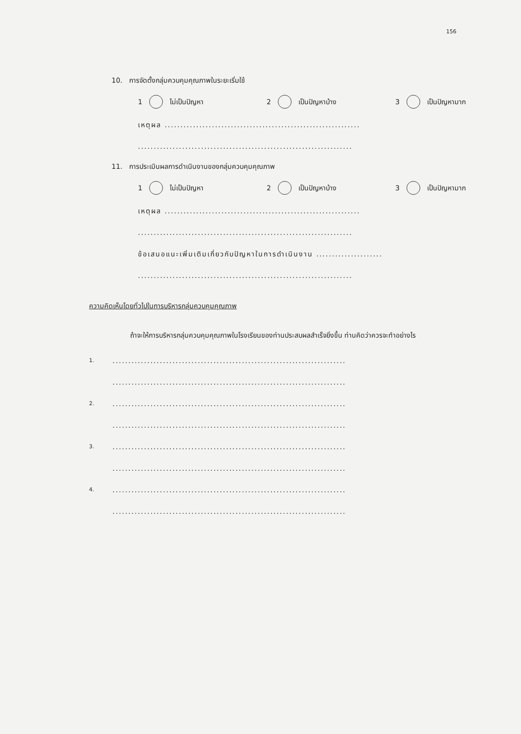156
10. การจัดตั้งกลุ่มควบคุมคุณภาพในระยะเริ่มใช้
1 ไม่เป็นปัญหา 2 เป็นปัญหาบ้าง 3 เป็นปัญหามาก
เหตุผล ..............................................................
....................................................................
11. การประเมินผลการดำเนินงานของกลุ่มควบคุมคุณภาพ
1 ไม่เป็นปัญหา 2 เป็นปัญหาบ้าง 3 เป็นปัญหามาก
เหตุผล ..............................................................
....................................................................
ข้อเสนอแนะเพิ่มเติมเกี่ยวกับปัญหาในการดำเนินงาน .....................
....................................................................
ความคิดเห็นโดยทั่วไปในการบริหารกลุ่มควบคุมคุณภาพ
ถ้าจะให้การบริหารกลุ่มควบคุมคุณภาพในโรงเรียนของท่านประสบผลสำเร็จยิ่งขึ้น ท่านคิดว่าควรจะทำอย่างไร
1...........................................................................
..........................................................................
2...........................................................................
..........................................................................
3...........................................................................
..........................................................................
4...........................................................................
..........................................................................